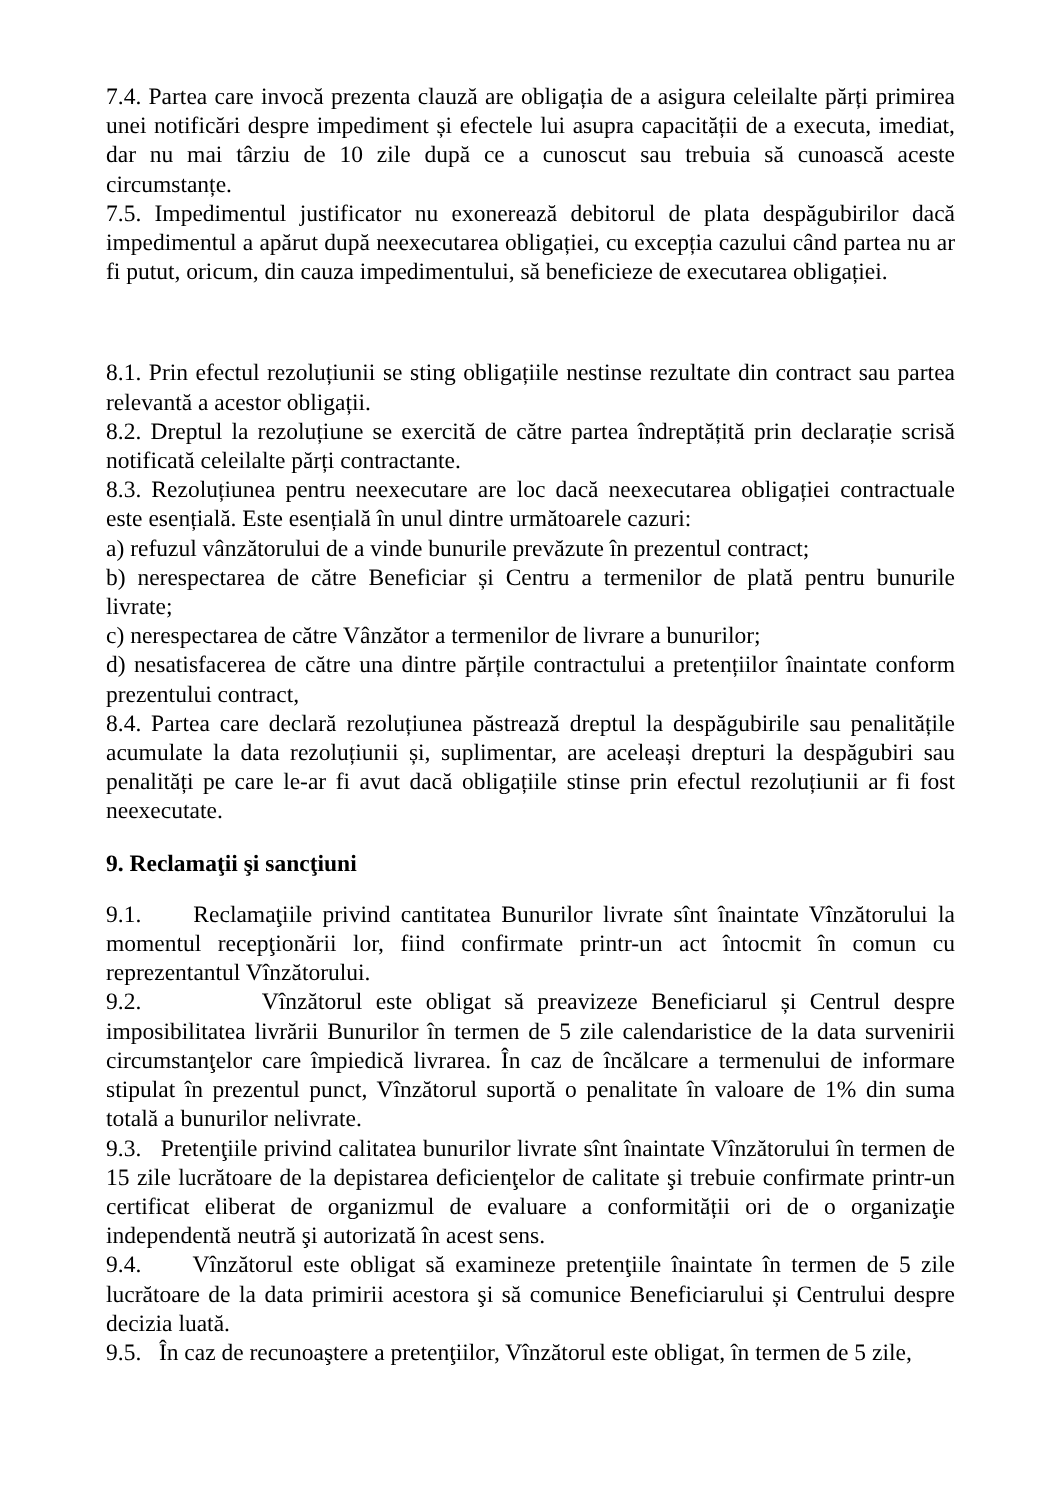7.4. Partea care invocă prezenta clauză are obligația de a asigura celeilalte părți primirea unei notificări despre impediment și efectele lui asupra capacității de a executa, imediat, dar nu mai târziu de 10 zile după ce a cunoscut sau trebuia să cunoască aceste circumstanțe.
7.5. Impedimentul justificator nu exonerează debitorul de plata despăgubirilor dacă impedimentul a apărut după neexecutarea obligației, cu excepția cazului când partea nu ar fi putut, oricum, din cauza impedimentului, să beneficieze de executarea obligației.
8.1. Prin efectul rezoluțiunii se sting obligațiile nestinse rezultate din contract sau partea relevantă a acestor obligații.
8.2. Dreptul la rezoluțiune se exercită de către partea îndreptățită prin declarație scrisă notificată celeilalte părți contractante.
8.3. Rezoluțiunea pentru neexecutare are loc dacă neexecutarea obligației contractuale este esențială. Este esențială în unul dintre următoarele cazuri:
a) refuzul vânzătorului de a vinde bunurile prevăzute în prezentul contract;
b) nerespectarea de către Beneficiar și Centru a termenilor de plată pentru bunurile livrate;
c) nerespectarea de către Vânzător a termenilor de livrare a bunurilor;
d) nesatisfacerea de către una dintre părțile contractului a pretențiilor înaintate conform prezentului contract,
8.4. Partea care declară rezoluțiunea păstrează dreptul la despăgubirile sau penalitățile acumulate la data rezoluțiunii și, suplimentar, are aceleași drepturi la despăgubiri sau penalități pe care le-ar fi avut dacă obligațiile stinse prin efectul rezoluțiunii ar fi fost neexecutate.
9. Reclamaţii şi sancţiuni
9.1. Reclamaţiile privind cantitatea Bunurilor livrate sînt înaintate Vînzătorului la momentul recepţionării lor, fiind confirmate printr-un act întocmit în comun cu reprezentantul Vînzătorului.
9.2. Vînzătorul este obligat să preavizeze Beneficiarul și Centrul despre imposibilitatea livrării Bunurilor în termen de 5 zile calendaristice de la data survenirii circumstanţelor care împiedică livrarea. În caz de încălcare a termenului de informare stipulat în prezentul punct, Vînzătorul suportă o penalitate în valoare de 1% din suma totală a bunurilor nelivrate.
9.3. Pretenţiile privind calitatea bunurilor livrate sînt înaintate Vînzătorului în termen de 15 zile lucrătoare de la depistarea deficienţelor de calitate şi trebuie confirmate printr-un certificat eliberat de organizmul de evaluare a conformității ori de o organizaţie independentă neutră şi autorizată în acest sens.
9.4. Vînzătorul este obligat să examineze pretenţiile înaintate în termen de 5 zile lucrătoare de la data primirii acestora şi să comunice Beneficiarului și Centrului despre decizia luată.
9.5. În caz de recunoaştere a pretenţiilor, Vînzătorul este obligat, în termen de 5 zile,